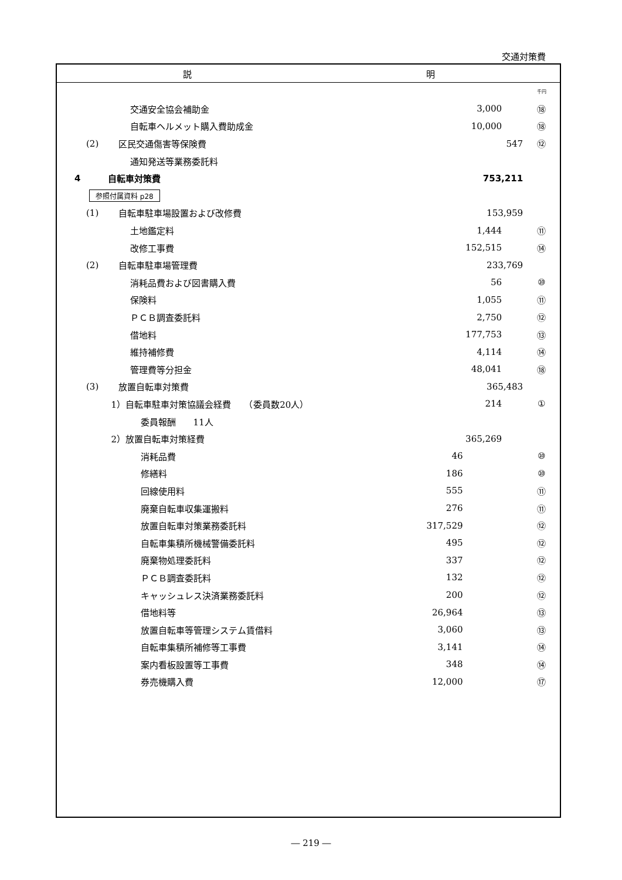交通対策費
説 明
| | | | | 千円 |
| | 交通安全協会補助金 | | 3,000 | ⑱ |
| | 自転車ヘルメット購入費助成金 | | 10,000 | ⑱ |
| (2) | 区民交通傷害等保険費 | | 547 | ⑫ |
| | 通知発送等業務委託料 | | | |
| 4 | 自転車対策費 | | 753,211 | |
| 参照付属資料 p28 | | | | |
| (1) | 自転車駐車場設置および改修費 | | 153,959 | |
| | 土地鑑定料 | | 1,444 | ⑪ |
| | 改修工事費 | | 152,515 | ⑭ |
| (2) | 自転車駐車場管理費 | | 233,769 | |
| | 消耗品費および図書購入費 | | 56 | ⑩ |
| | 保険料 | | 1,055 | ⑪ |
| | ＰＣＢ調査委託料 | | 2,750 | ⑫ |
| | 借地料 | | 177,753 | ⑬ |
| | 維持補修費 | | 4,114 | ⑭ |
| | 管理費等分担金 | | 48,041 | ⑱ |
| (3) | 放置自転車対策費 | | 365,483 | |
| | 1）自転車駐車対策協議会経費 （委員数20人） | | 214 | ① |
| | 委員報酬 11人 | | | |
| | 2）放置自転車対策経費 | | 365,269 | |
| | 消耗品費 | 46 | | ⑩ |
| | 修繕料 | 186 | | ⑩ |
| | 回線使用料 | 555 | | ⑪ |
| | 廃棄自転車収集運搬料 | 276 | | ⑪ |
| | 放置自転車対策業務委託料 | 317,529 | | ⑫ |
| | 自転車集積所機械警備委託料 | 495 | | ⑫ |
| | 廃棄物処理委託料 | 337 | | ⑫ |
| | ＰＣＢ調査委託料 | 132 | | ⑫ |
| | キャッシュレス決済業務委託料 | 200 | | ⑫ |
| | 借地料等 | 26,964 | | ⑬ |
| | 放置自転車等管理システム賃借料 | 3,060 | | ⑬ |
| | 自転車集積所補修等工事費 | 3,141 | | ⑭ |
| | 案内看板設置等工事費 | 348 | | ⑭ |
| | 券売機購入費 | 12,000 | | ⑰ |
― 219 ―